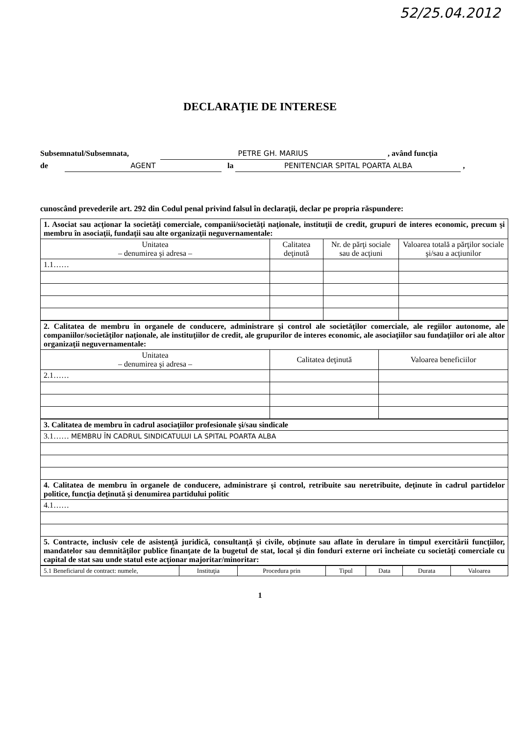52/25.04.2012
DECLARAŢIE DE INTERESE
Subsemnatul/Subsemnata, PETRE GH. MARIUS , având funcţia
de AGENT la PENITENCIAR SPITAL POARTA ALBA ,
cunoscând prevederile art. 292 din Codul penal privind falsul în declaraţii, declar pe propria răspundere:
| 1. Asociat sau acţionar la societăţi comerciale, companii/societăţi naţionale, instituţii de credit, grupuri de interes economic, precum şi membru în asociaţii, fundaţii sau alte organizaţii neguvernamentale: | | | |
| Unitatea – denumirea şi adresa – | Calitatea deţinută | Nr. de părţi sociale sau de acţiuni | Valoarea totală a părţilor sociale şi/sau a acţiunilor |
| 1.1…… | | | |
| 2. Calitatea de membru în organele de conducere, administrare şi control ale societăţilor comerciale, ale regiilor autonome, ale companiilor/societăţilor naţionale, ale instituţiilor de credit, ale grupurilor de interes economic, ale asociaţiilor sau fundaţiilor ori ale altor organizaţii neguvernamentale: | | |
| Unitatea – denumirea şi adresa – | Calitatea deţinută | Valoarea beneficiilor |
| 2.1…… | | |
| 3. Calitatea de membru în cadrul asociaţiilor profesionale şi/sau sindicale |
| 3.1…… MEMBRU ÎN CADRUL SINDICATULUI LA SPITAL POARTA ALBA |
| 4. Calitatea de membru în organele de conducere, administrare şi control, retribuite sau neretribuite, deţinute în cadrul partidelor politice, funcţia deţinută şi denumirea partidului politic |
| 4.1…… |
| 5. Contracte, inclusiv cele de asistenţă juridică, consultanţă şi civile, obţinute sau aflate în derulare în timpul exercitării funcţiilor, mandatelor sau demnităţilor publice finanţate de la bugetul de stat, local şi din fonduri externe ori încheiate cu societăţi comerciale cu capital de stat sau unde statul este acţionar majoritar/minoritar: |
| 5.1 Beneficiarul de contract: numele, | Instituţia | Procedura prin | Tipul | Data | Durata | Valoarea |
| --- | --- | --- | --- | --- | --- | --- |
1